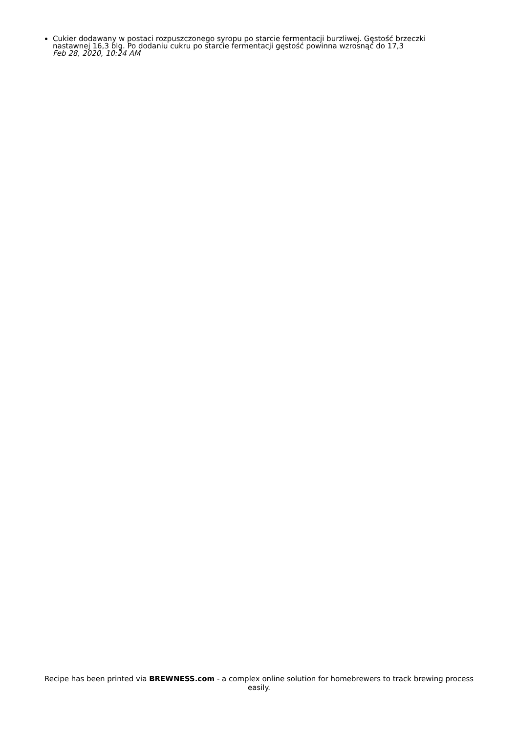Cukier dodawany w postaci rozpuszczonego syropu po starcie fermentacji burzliwej. Gęstość brzeczki nastawnej 16,3 blg. Po dodaniu cukru po starcie fermentacji gęstość powinna wzrosnąć do 17,3
Feb 28, 2020, 10:24 AM
Recipe has been printed via BREWNESS.com - a complex online solution for homebrewers to track brewing process easily.